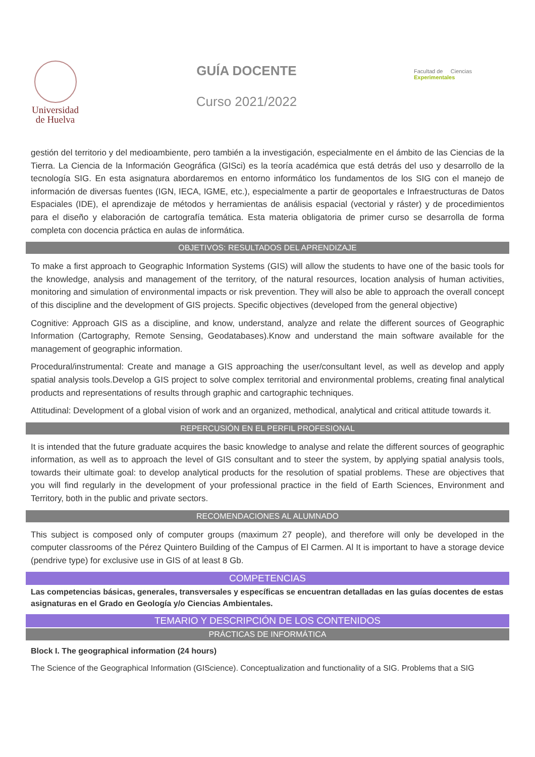Universidad
de Huelva
GUÍA DOCENTE
Curso 2021/2022
Facultad de Ciencias Experimentales
gestión del territorio y del medioambiente, pero también a la investigación, especialmente en el ámbito de las Ciencias de la Tierra. La Ciencia de la Información Geográfica (GISci) es la teoría académica que está detrás del uso y desarrollo de la tecnología SIG. En esta asignatura abordaremos en entorno informático los fundamentos de los SIG con el manejo de información de diversas fuentes (IGN, IECA, IGME, etc.), especialmente a partir de geoportales e Infraestructuras de Datos Espaciales (IDE), el aprendizaje de métodos y herramientas de análisis espacial (vectorial y ráster) y de procedimientos para el diseño y elaboración de cartografía temática. Esta materia obligatoria de primer curso se desarrolla de forma completa con docencia práctica en aulas de informática.
OBJETIVOS: RESULTADOS DEL APRENDIZAJE
To make a first approach to Geographic Information Systems (GIS) will allow the students to have one of the basic tools for the knowledge, analysis and management of the territory, of the natural resources, location analysis of human activities, monitoring and simulation of environmental impacts or risk prevention. They will also be able to approach the overall concept of this discipline and the development of GIS projects. Specific objectives (developed from the general objective)
Cognitive: Approach GIS as a discipline, and know, understand, analyze and relate the different sources of Geographic Information (Cartography, Remote Sensing, Geodatabases).Know and understand the main software available for the management of geographic information.
Procedural/instrumental: Create and manage a GIS approaching the user/consultant level, as well as develop and apply spatial analysis tools.Develop a GIS project to solve complex territorial and environmental problems, creating final analytical products and representations of results through graphic and cartographic techniques.
Attitudinal: Development of a global vision of work and an organized, methodical, analytical and critical attitude towards it.
REPERCUSIÓN EN EL PERFIL PROFESIONAL
It is intended that the future graduate acquires the basic knowledge to analyse and relate the different sources of geographic information, as well as to approach the level of GIS consultant and to steer the system, by applying spatial analysis tools, towards their ultimate goal: to develop analytical products for the resolution of spatial problems. These are objectives that you will find regularly in the development of your professional practice in the field of Earth Sciences, Environment and Territory, both in the public and private sectors.
RECOMENDACIONES AL ALUMNADO
This subject is composed only of computer groups (maximum 27 people), and therefore will only be developed in the computer classrooms of the Pérez Quintero Building of the Campus of El Carmen. Al It is important to have a storage device (pendrive type) for exclusive use in GIS of at least 8 Gb.
COMPETENCIAS
Las competencias básicas, generales, transversales y específicas se encuentran detalladas en las guías docentes de estas asignaturas en el Grado en Geología y/o Ciencias Ambientales.
TEMARIO Y DESCRIPCIÓN DE LOS CONTENIDOS
PRÁCTICAS DE INFORMÁTICA
Block I. The geographical information (24 hours)
The Science of the Geographical Information (GIScience). Conceptualization and functionality of a SIG. Problems that a SIG